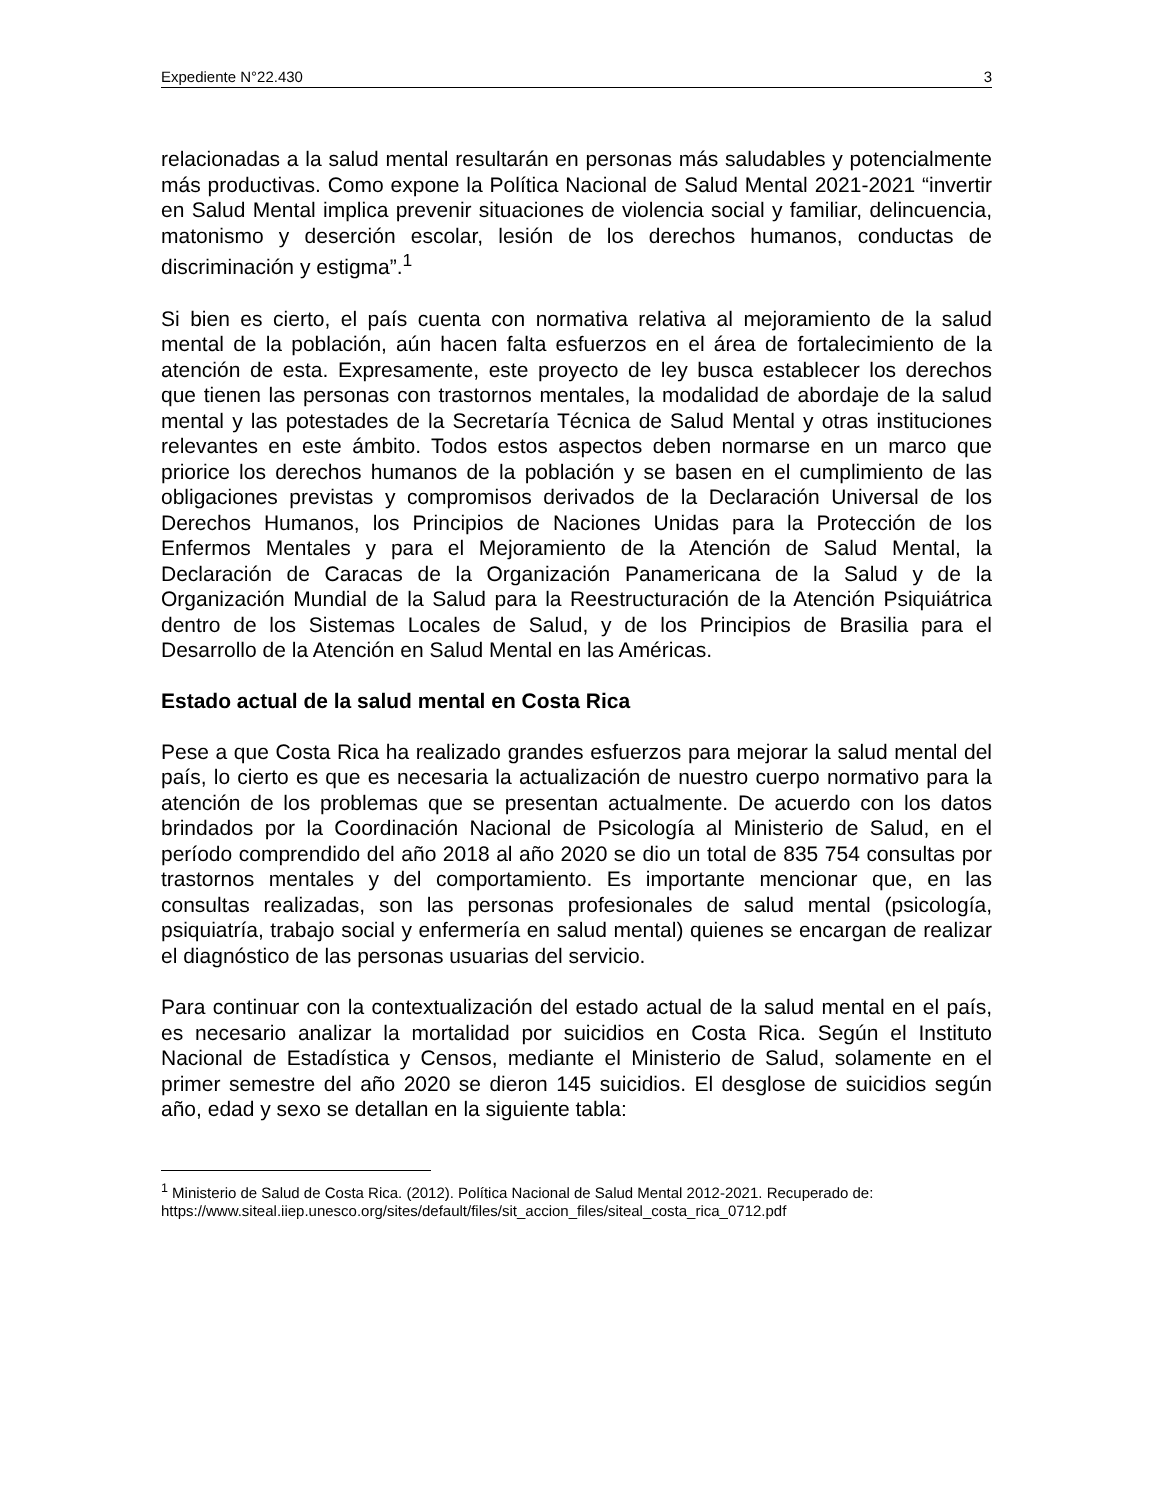Expediente N°22.430 3
relacionadas a la salud mental resultarán en personas más saludables y potencialmente más productivas. Como expone la Política Nacional de Salud Mental 2021-2021 “invertir en Salud Mental implica prevenir situaciones de violencia social y familiar, delincuencia, matonismo y deserción escolar, lesión de los derechos humanos, conductas de discriminación y estigma”.<sup>1</sup>
Si bien es cierto, el país cuenta con normativa relativa al mejoramiento de la salud mental de la población, aún hacen falta esfuerzos en el área de fortalecimiento de la atención de esta. Expresamente, este proyecto de ley busca establecer los derechos que tienen las personas con trastornos mentales, la modalidad de abordaje de la salud mental y las potestades de la Secretaría Técnica de Salud Mental y otras instituciones relevantes en este ámbito. Todos estos aspectos deben normarse en un marco que priorice los derechos humanos de la población y se basen en el cumplimiento de las obligaciones previstas y compromisos derivados de la Declaración Universal de los Derechos Humanos, los Principios de Naciones Unidas para la Protección de los Enfermos Mentales y para el Mejoramiento de la Atención de Salud Mental, la Declaración de Caracas de la Organización Panamericana de la Salud y de la Organización Mundial de la Salud para la Reestructuración de la Atención Psiquiátrica dentro de los Sistemas Locales de Salud, y de los Principios de Brasilia para el Desarrollo de la Atención en Salud Mental en las Américas.
Estado actual de la salud mental en Costa Rica
Pese a que Costa Rica ha realizado grandes esfuerzos para mejorar la salud mental del país, lo cierto es que es necesaria la actualización de nuestro cuerpo normativo para la atención de los problemas que se presentan actualmente. De acuerdo con los datos brindados por la Coordinación Nacional de Psicología al Ministerio de Salud, en el período comprendido del año 2018 al año 2020 se dio un total de 835 754 consultas por trastornos mentales y del comportamiento. Es importante mencionar que, en las consultas realizadas, son las personas profesionales de salud mental (psicología, psiquiatría, trabajo social y enfermería en salud mental) quienes se encargan de realizar el diagnóstico de las personas usuarias del servicio.
Para continuar con la contextualización del estado actual de la salud mental en el país, es necesario analizar la mortalidad por suicidios en Costa Rica. Según el Instituto Nacional de Estadística y Censos, mediante el Ministerio de Salud, solamente en el primer semestre del año 2020 se dieron 145 suicidios. El desglose de suicidios según año, edad y sexo se detallan en la siguiente tabla:
<sup>1</sup> Ministerio de Salud de Costa Rica. (2012). Política Nacional de Salud Mental 2012-2021. Recuperado de:
https://www.siteal.iiep.unesco.org/sites/default/files/sit_accion_files/siteal_costa_rica_0712.pdf